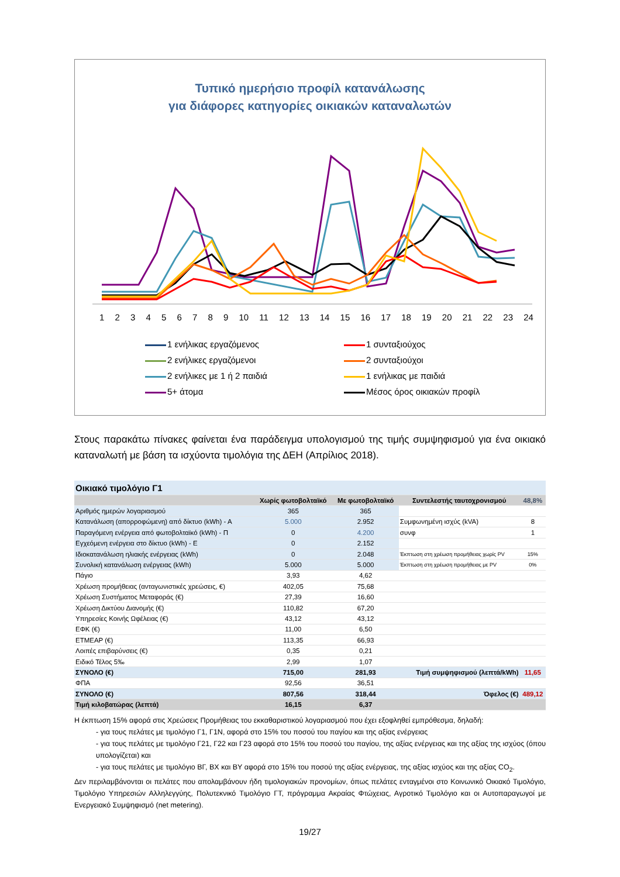Τυπικό ημερήσιο προφίλ κατανάλωσης
για διάφορες κατηγορίες οικιακών καταναλωτών
123456789 10 11 12 13 14 15 16 17 18 19 20 21 22 23 24
1 ενήλικας εργαζόμενος
1 συνταξιούχος
2 ενήλικες εργαζόμενοι
2 συνταξιούχοι
2 ενήλικες με 1 ή 2 παιδιά
1 ενήλικας με παιδιά
5+ άτομα
Μέσος όρος οικιακών προφίλ
Στους παρακάτω πίνακες φαίνεται ένα παράδειγμα υπολογισμού της τιμής συμψηφισμού για ένα οικιακό καταναλωτή με βάση τα ισχύοντα τιμολόγια της ΔΕΗ (Απρίλιος 2018).
| Οικιακό τιμολόγιο Γ1 | | | | |
| --- | --- | --- | --- | --- |
| | Χωρίς φωτοβολταϊκό | Με φωτοβολταϊκό | Συντελεστής ταυτοχρονισμού | 48,8% |
| Αριθμός ημερών λογαριασμού | 365 | 365 | | |
| Κατανάλωση (απορροφώμενη) από δίκτυο (kWh) - Α | 5.000 | 2.952 | Συμφωνημένη ισχύς (kVA) | 8 |
| Παραγόμενη ενέργεια από φωτοβολταϊκό (kWh) - Π | 0 | 4.200 | συνφ | 1 |
| Εγχεόμενη ενέργεια στο δίκτυο (kWh) - Ε | 0 | 2.152 | | |
| Ιδιοκατανάλωση ηλιακής ενέργειας (kWh) | 0 | 2.048 | Έκπτωση στη χρέωση προμήθειας χωρίς PV | 15% |
| Συνολική κατανάλωση ενέργειας (kWh) | 5.000 | 5.000 | Έκπτωση στη χρέωση προμήθειας με PV | 0% |
| Πάγιο | 3,93 | 4,62 | | |
| Χρέωση προμήθειας (ανταγωνιστικές χρεώσεις, €) | 402,05 | 75,68 | | |
| Χρέωση Συστήματος Μεταφοράς (€) | 27,39 | 16,60 | | |
| Χρέωση Δικτύου Διανομής (€) | 110,82 | 67,20 | | |
| Υπηρεσίες Κοινής Ωφέλειας (€) | 43,12 | 43,12 | | |
| ΕΦΚ (€) | 11,00 | 6,50 | | |
| ΕΤΜΕΑΡ (€) | 113,35 | 66,93 | | |
| Λοιπές επιβαρύνσεις (€) | 0,35 | 0,21 | | |
| Ειδικό Τέλος 5‰ | 2,99 | 1,07 | | |
| ΣΥΝΟΛΟ (€) | 715,00 | 281,93 | Τιμή συμψηφισμού (λεπτά/kWh) | 11,65 |
| ΦΠΑ | 92,56 | 36,51 | | |
| ΣΥΝΟΛΟ (€) | 807,56 | 318,44 | Όφελος (€) | 489,12 |
| Τιμή κιλοβατώρας (λεπτά) | 16,15 | 6,37 | | |
Η έκπτωση 15% αφορά στις Χρεώσεις Προμήθειας του εκκαθαριστικού λογαριασμού που έχει εξοφληθεί εμπρόθεσμα, δηλαδή:
- για τους πελάτες με τιμολόγιο Γ1, Γ1Ν, αφορά στο 15% του ποσού του παγίου και της αξίας ενέργειας
- για τους πελάτες με τιμολόγιο Γ21, Γ22 και Γ23 αφορά στο 15% του ποσού του παγίου, της αξίας ενέργειας και της αξίας της ισχύος (όπου υπολογίζεται) και
- για τους πελάτες με τιμολόγιο ΒΓ, ΒΧ και ΒΥ αφορά στο 15% του ποσού της αξίας ενέργειας, της αξίας ισχύος και της αξίας CO<sub>2</sub>.
Δεν περιλαμβάνονται οι πελάτες που απολαμβάνουν ήδη τιμολογιακών προνομίων, όπως πελάτες ενταγμένοι στο Κοινωνικό Οικιακό Τιμολόγιο, Τιμολόγιο Υπηρεσιών Αλληλεγγύης, Πολυτεκνικό Τιμολόγιο ΓΤ, πρόγραμμα Ακραίας Φτώχειας, Αγροτικό Τιμολόγιο και οι Αυτοπαραγωγοί με Ενεργειακό Συμψηφισμό (net metering).
19/27